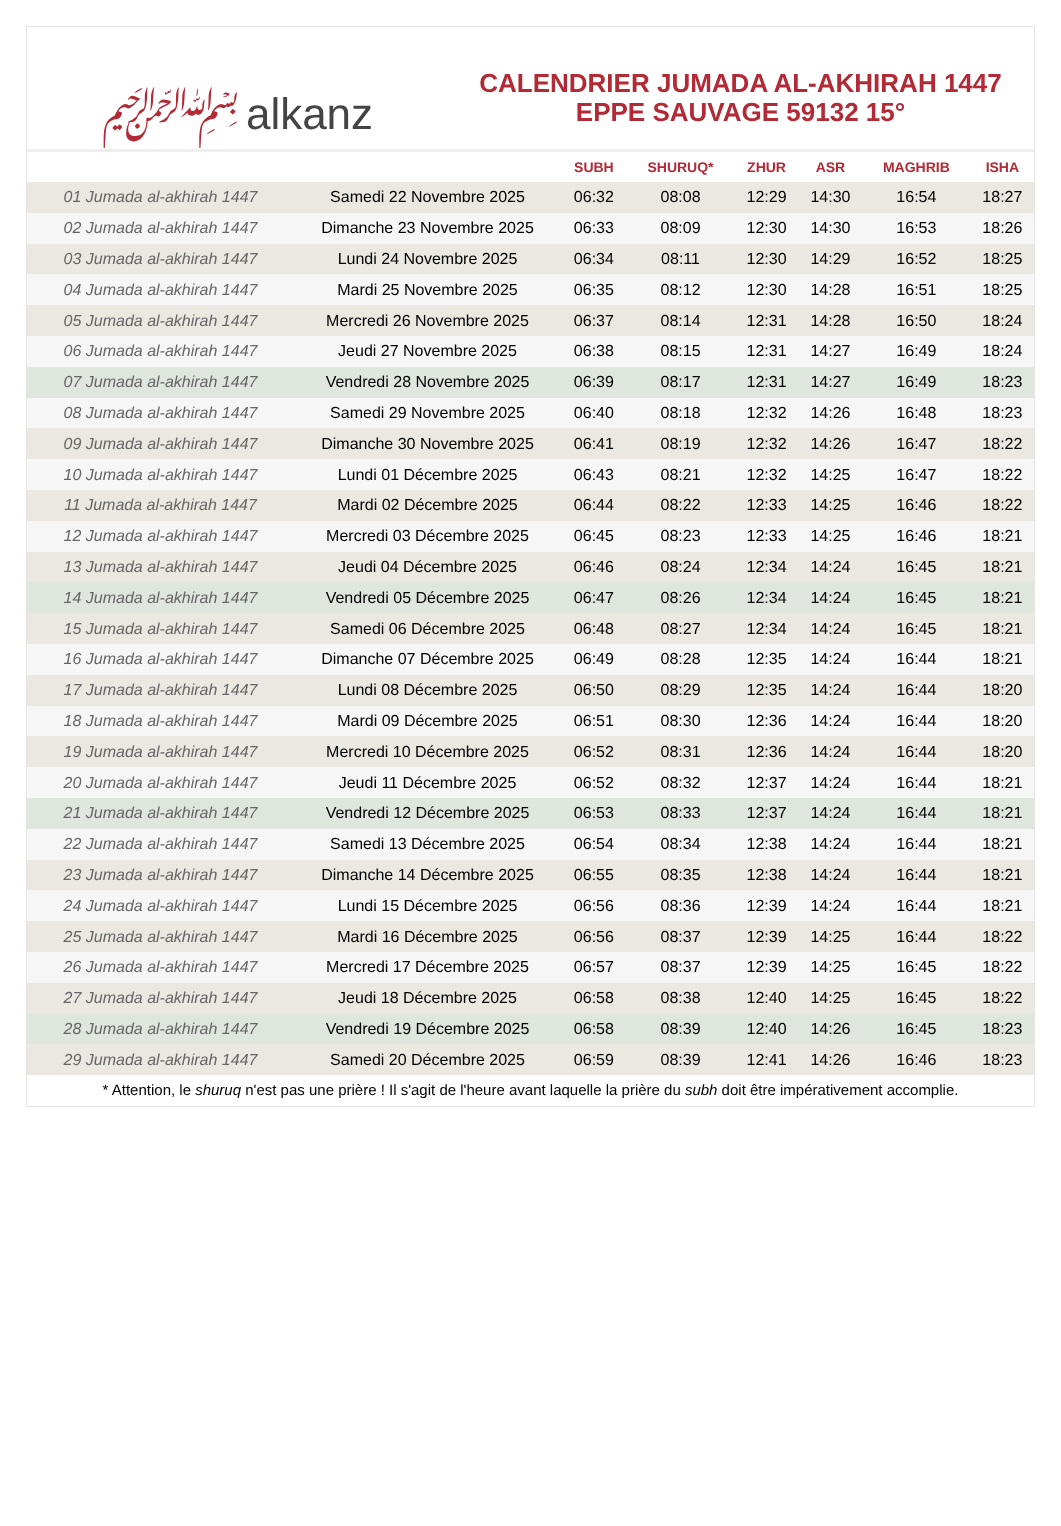﷽ alkanz
CALENDRIER JUMADA AL-AKHIRAH 1447
EPPE SAUVAGE 59132 15°
| | | SUBH | SHURUQ* | ZHUR | ASR | MAGHRIB | ISHA |
| --- | --- | --- | --- | --- | --- | --- | --- |
| 01 Jumada al-akhirah 1447 | Samedi 22 Novembre 2025 | 06:32 | 08:08 | 12:29 | 14:30 | 16:54 | 18:27 |
| 02 Jumada al-akhirah 1447 | Dimanche 23 Novembre 2025 | 06:33 | 08:09 | 12:30 | 14:30 | 16:53 | 18:26 |
| 03 Jumada al-akhirah 1447 | Lundi 24 Novembre 2025 | 06:34 | 08:11 | 12:30 | 14:29 | 16:52 | 18:25 |
| 04 Jumada al-akhirah 1447 | Mardi 25 Novembre 2025 | 06:35 | 08:12 | 12:30 | 14:28 | 16:51 | 18:25 |
| 05 Jumada al-akhirah 1447 | Mercredi 26 Novembre 2025 | 06:37 | 08:14 | 12:31 | 14:28 | 16:50 | 18:24 |
| 06 Jumada al-akhirah 1447 | Jeudi 27 Novembre 2025 | 06:38 | 08:15 | 12:31 | 14:27 | 16:49 | 18:24 |
| 07 Jumada al-akhirah 1447 | Vendredi 28 Novembre 2025 | 06:39 | 08:17 | 12:31 | 14:27 | 16:49 | 18:23 |
| 08 Jumada al-akhirah 1447 | Samedi 29 Novembre 2025 | 06:40 | 08:18 | 12:32 | 14:26 | 16:48 | 18:23 |
| 09 Jumada al-akhirah 1447 | Dimanche 30 Novembre 2025 | 06:41 | 08:19 | 12:32 | 14:26 | 16:47 | 18:22 |
| 10 Jumada al-akhirah 1447 | Lundi 01 Décembre 2025 | 06:43 | 08:21 | 12:32 | 14:25 | 16:47 | 18:22 |
| 11 Jumada al-akhirah 1447 | Mardi 02 Décembre 2025 | 06:44 | 08:22 | 12:33 | 14:25 | 16:46 | 18:22 |
| 12 Jumada al-akhirah 1447 | Mercredi 03 Décembre 2025 | 06:45 | 08:23 | 12:33 | 14:25 | 16:46 | 18:21 |
| 13 Jumada al-akhirah 1447 | Jeudi 04 Décembre 2025 | 06:46 | 08:24 | 12:34 | 14:24 | 16:45 | 18:21 |
| 14 Jumada al-akhirah 1447 | Vendredi 05 Décembre 2025 | 06:47 | 08:26 | 12:34 | 14:24 | 16:45 | 18:21 |
| 15 Jumada al-akhirah 1447 | Samedi 06 Décembre 2025 | 06:48 | 08:27 | 12:34 | 14:24 | 16:45 | 18:21 |
| 16 Jumada al-akhirah 1447 | Dimanche 07 Décembre 2025 | 06:49 | 08:28 | 12:35 | 14:24 | 16:44 | 18:21 |
| 17 Jumada al-akhirah 1447 | Lundi 08 Décembre 2025 | 06:50 | 08:29 | 12:35 | 14:24 | 16:44 | 18:20 |
| 18 Jumada al-akhirah 1447 | Mardi 09 Décembre 2025 | 06:51 | 08:30 | 12:36 | 14:24 | 16:44 | 18:20 |
| 19 Jumada al-akhirah 1447 | Mercredi 10 Décembre 2025 | 06:52 | 08:31 | 12:36 | 14:24 | 16:44 | 18:20 |
| 20 Jumada al-akhirah 1447 | Jeudi 11 Décembre 2025 | 06:52 | 08:32 | 12:37 | 14:24 | 16:44 | 18:21 |
| 21 Jumada al-akhirah 1447 | Vendredi 12 Décembre 2025 | 06:53 | 08:33 | 12:37 | 14:24 | 16:44 | 18:21 |
| 22 Jumada al-akhirah 1447 | Samedi 13 Décembre 2025 | 06:54 | 08:34 | 12:38 | 14:24 | 16:44 | 18:21 |
| 23 Jumada al-akhirah 1447 | Dimanche 14 Décembre 2025 | 06:55 | 08:35 | 12:38 | 14:24 | 16:44 | 18:21 |
| 24 Jumada al-akhirah 1447 | Lundi 15 Décembre 2025 | 06:56 | 08:36 | 12:39 | 14:24 | 16:44 | 18:21 |
| 25 Jumada al-akhirah 1447 | Mardi 16 Décembre 2025 | 06:56 | 08:37 | 12:39 | 14:25 | 16:44 | 18:22 |
| 26 Jumada al-akhirah 1447 | Mercredi 17 Décembre 2025 | 06:57 | 08:37 | 12:39 | 14:25 | 16:45 | 18:22 |
| 27 Jumada al-akhirah 1447 | Jeudi 18 Décembre 2025 | 06:58 | 08:38 | 12:40 | 14:25 | 16:45 | 18:22 |
| 28 Jumada al-akhirah 1447 | Vendredi 19 Décembre 2025 | 06:58 | 08:39 | 12:40 | 14:26 | 16:45 | 18:23 |
| 29 Jumada al-akhirah 1447 | Samedi 20 Décembre 2025 | 06:59 | 08:39 | 12:41 | 14:26 | 16:46 | 18:23 |
* Attention, le shuruq n'est pas une prière ! Il s'agit de l'heure avant laquelle la prière du subh doit être impérativement accomplie.